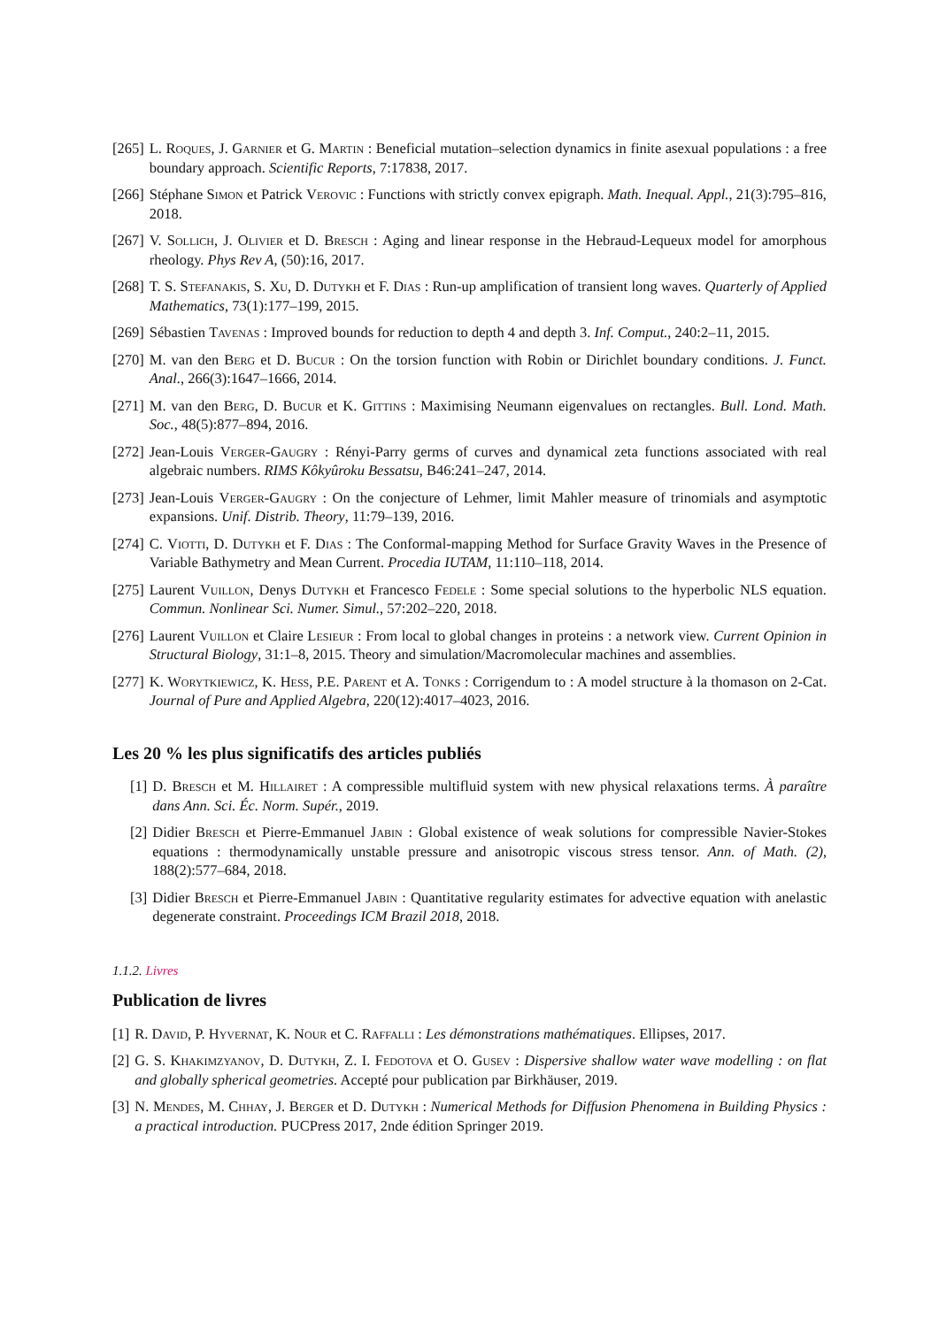[265] L. Roques, J. Garnier et G. Martin : Beneficial mutation–selection dynamics in finite asexual populations : a free boundary approach. Scientific Reports, 7:17838, 2017.
[266] Stéphane Simon et Patrick Verovic : Functions with strictly convex epigraph. Math. Inequal. Appl., 21(3):795–816, 2018.
[267] V. Sollich, J. Olivier et D. Bresch : Aging and linear response in the Hebraud-Lequeux model for amorphous rheology. Phys Rev A, (50):16, 2017.
[268] T. S. Stefanakis, S. Xu, D. Dutykh et F. Dias : Run-up amplification of transient long waves. Quarterly of Applied Mathematics, 73(1):177–199, 2015.
[269] Sébastien Tavenas : Improved bounds for reduction to depth 4 and depth 3. Inf. Comput., 240:2–11, 2015.
[270] M. van den Berg et D. Bucur : On the torsion function with Robin or Dirichlet boundary conditions. J. Funct. Anal., 266(3):1647–1666, 2014.
[271] M. van den Berg, D. Bucur et K. Gittins : Maximising Neumann eigenvalues on rectangles. Bull. Lond. Math. Soc., 48(5):877–894, 2016.
[272] Jean-Louis Verger-Gaugry : Rényi-Parry germs of curves and dynamical zeta functions associated with real algebraic numbers. RIMS Kôkyûroku Bessatsu, B46:241–247, 2014.
[273] Jean-Louis Verger-Gaugry : On the conjecture of Lehmer, limit Mahler measure of trinomials and asymptotic expansions. Unif. Distrib. Theory, 11:79–139, 2016.
[274] C. Viotti, D. Dutykh et F. Dias : The Conformal-mapping Method for Surface Gravity Waves in the Presence of Variable Bathymetry and Mean Current. Procedia IUTAM, 11:110–118, 2014.
[275] Laurent Vuillon, Denys Dutykh et Francesco Fedele : Some special solutions to the hyperbolic NLS equation. Commun. Nonlinear Sci. Numer. Simul., 57:202–220, 2018.
[276] Laurent Vuillon et Claire Lesieur : From local to global changes in proteins : a network view. Current Opinion in Structural Biology, 31:1–8, 2015. Theory and simulation/Macromolecular machines and assemblies.
[277] K. Worytkiewicz, K. Hess, P.E. Parent et A. Tonks : Corrigendum to : A model structure à la thomason on 2-Cat. Journal of Pure and Applied Algebra, 220(12):4017–4023, 2016.
Les 20 % les plus significatifs des articles publiés
[1] D. Bresch et M. Hillairet : A compressible multifluid system with new physical relaxations terms. À paraître dans Ann. Sci. Éc. Norm. Supér., 2019.
[2] Didier Bresch et Pierre-Emmanuel Jabin : Global existence of weak solutions for compressible Navier-Stokes equations : thermodynamically unstable pressure and anisotropic viscous stress tensor. Ann. of Math. (2), 188(2):577–684, 2018.
[3] Didier Bresch et Pierre-Emmanuel Jabin : Quantitative regularity estimates for advective equation with anelastic degenerate constraint. Proceedings ICM Brazil 2018, 2018.
1.1.2. Livres
Publication de livres
[1] R. David, P. Hyvernat, K. Nour et C. Raffalli : Les démonstrations mathématiques. Ellipses, 2017.
[2] G. S. Khakimzyanov, D. Dutykh, Z. I. Fedotova et O. Gusev : Dispersive shallow water wave modelling : on flat and globally spherical geometries. Accepté pour publication par Birkhäuser, 2019.
[3] N. Mendes, M. Chhay, J. Berger et D. Dutykh : Numerical Methods for Diffusion Phenomena in Building Physics : a practical introduction. PUCPress 2017, 2nde édition Springer 2019.